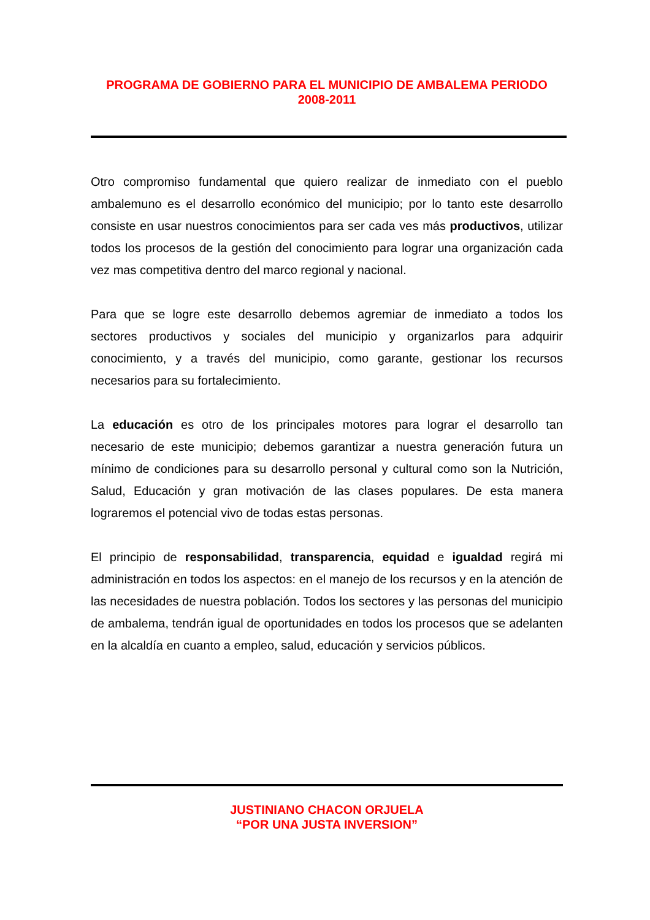PROGRAMA DE GOBIERNO PARA EL MUNICIPIO DE AMBALEMA PERIODO 2008-2011
Otro compromiso fundamental que quiero realizar de inmediato con el pueblo ambalemuno es el desarrollo económico del municipio; por lo tanto este desarrollo consiste en usar nuestros conocimientos para ser cada ves más productivos, utilizar todos los procesos de la gestión del conocimiento para lograr una organización cada vez mas competitiva dentro del marco regional y nacional.
Para que se logre este desarrollo debemos agremiar de inmediato a todos los sectores productivos y sociales del municipio y organizarlos para adquirir conocimiento, y a través del municipio, como garante, gestionar los recursos necesarios para su fortalecimiento.
La educación es otro de los principales motores para lograr el desarrollo tan necesario de este municipio; debemos garantizar a nuestra generación futura un mínimo de condiciones para su desarrollo personal y cultural como son la Nutrición, Salud, Educación y gran motivación de las clases populares. De esta manera lograremos el potencial vivo de todas estas personas.
El principio de responsabilidad, transparencia, equidad e igualdad regirá mi administración en todos los aspectos: en el manejo de los recursos y en la atención de las necesidades de nuestra población. Todos los sectores y las personas del municipio de ambalema, tendrán igual de oportunidades en todos los procesos que se adelanten en la alcaldía en cuanto a empleo, salud, educación y servicios públicos.
JUSTINIANO CHACON ORJUELA
“POR UNA JUSTA INVERSION”